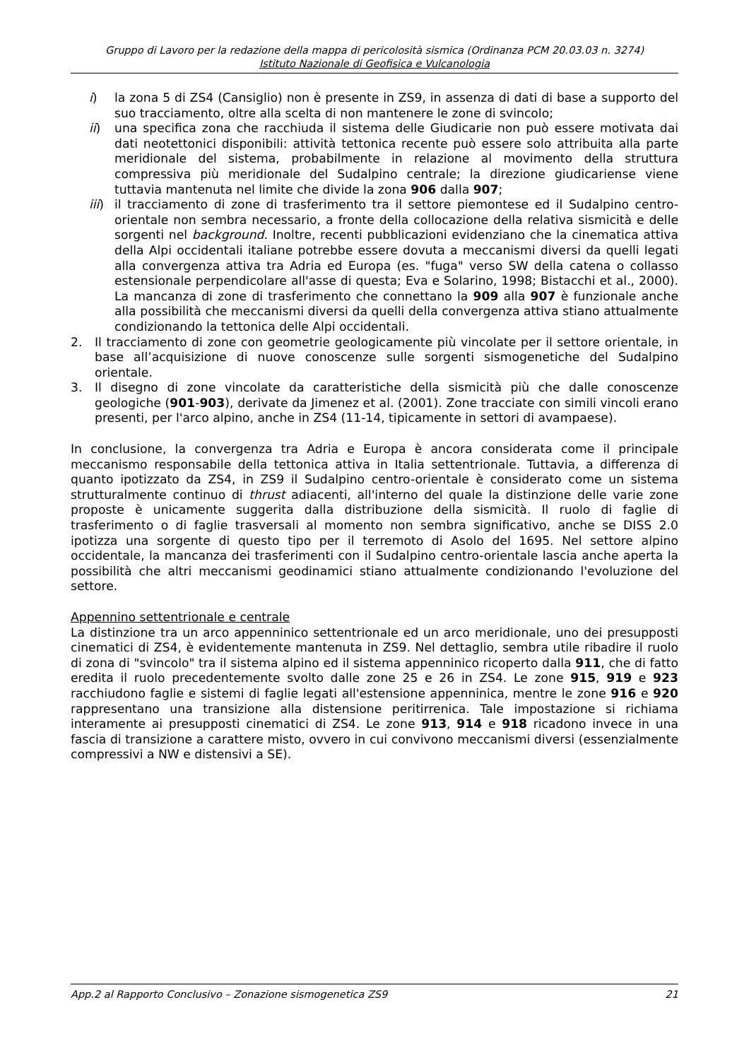Gruppo di Lavoro per la redazione della mappa di pericolosità sismica (Ordinanza PCM 20.03.03 n. 3274)
Istituto Nazionale di Geofisica e Vulcanologia
i) la zona 5 di ZS4 (Cansiglio) non è presente in ZS9, in assenza di dati di base a supporto del suo tracciamento, oltre alla scelta di non mantenere le zone di svincolo;
ii) una specifica zona che racchiuda il sistema delle Giudicarie non può essere motivata dai dati neotettonici disponibili: attività tettonica recente può essere solo attribuita alla parte meridionale del sistema, probabilmente in relazione al movimento della struttura compressiva più meridionale del Sudalpino centrale; la direzione giudicariense viene tuttavia mantenuta nel limite che divide la zona 906 dalla 907;
iii) il tracciamento di zone di trasferimento tra il settore piemontese ed il Sudalpino centro-orientale non sembra necessario, a fronte della collocazione della relativa sismicità e delle sorgenti nel background. Inoltre, recenti pubblicazioni evidenziano che la cinematica attiva della Alpi occidentali italiane potrebbe essere dovuta a meccanismi diversi da quelli legati alla convergenza attiva tra Adria ed Europa (es. "fuga" verso SW della catena o collasso estensionale perpendicolare all'asse di questa; Eva e Solarino, 1998; Bistacchi et al., 2000). La mancanza di zone di trasferimento che connettano la 909 alla 907 è funzionale anche alla possibilità che meccanismi diversi da quelli della convergenza attiva stiano attualmente condizionando la tettonica delle Alpi occidentali.
2. Il tracciamento di zone con geometrie geologicamente più vincolate per il settore orientale, in base all’acquisizione di nuove conoscenze sulle sorgenti sismogenetiche del Sudalpino orientale.
3. Il disegno di zone vincolate da caratteristiche della sismicità più che dalle conoscenze geologiche (901-903), derivate da Jimenez et al. (2001). Zone tracciate con simili vincoli erano presenti, per l'arco alpino, anche in ZS4 (11-14, tipicamente in settori di avampaese).
In conclusione, la convergenza tra Adria e Europa è ancora considerata come il principale meccanismo responsabile della tettonica attiva in Italia settentrionale. Tuttavia, a differenza di quanto ipotizzato da ZS4, in ZS9 il Sudalpino centro-orientale è considerato come un sistema strutturalmente continuo di thrust adiacenti, all'interno del quale la distinzione delle varie zone proposte è unicamente suggerita dalla distribuzione della sismicità. Il ruolo di faglie di trasferimento o di faglie trasversali al momento non sembra significativo, anche se DISS 2.0 ipotizza una sorgente di questo tipo per il terremoto di Asolo del 1695. Nel settore alpino occidentale, la mancanza dei trasferimenti con il Sudalpino centro-orientale lascia anche aperta la possibilità che altri meccanismi geodinamici stiano attualmente condizionando l'evoluzione del settore.
Appennino settentrionale e centrale
La distinzione tra un arco appenninico settentrionale ed un arco meridionale, uno dei presupposti cinematici di ZS4, è evidentemente mantenuta in ZS9. Nel dettaglio, sembra utile ribadire il ruolo di zona di "svincolo" tra il sistema alpino ed il sistema appenninico ricoperto dalla 911, che di fatto eredita il ruolo precedentemente svolto dalle zone 25 e 26 in ZS4. Le zone 915, 919 e 923 racchiudono faglie e sistemi di faglie legati all'estensione appenninica, mentre le zone 916 e 920 rappresentano una transizione alla distensione peritirrenica. Tale impostazione si richiama interamente ai presupposti cinematici di ZS4. Le zone 913, 914 e 918 ricadono invece in una fascia di transizione a carattere misto, ovvero in cui convivono meccanismi diversi (essenzialmente compressivi a NW e distensivi a SE).
App.2 al Rapporto Conclusivo – Zonazione sismogenetica ZS9 21